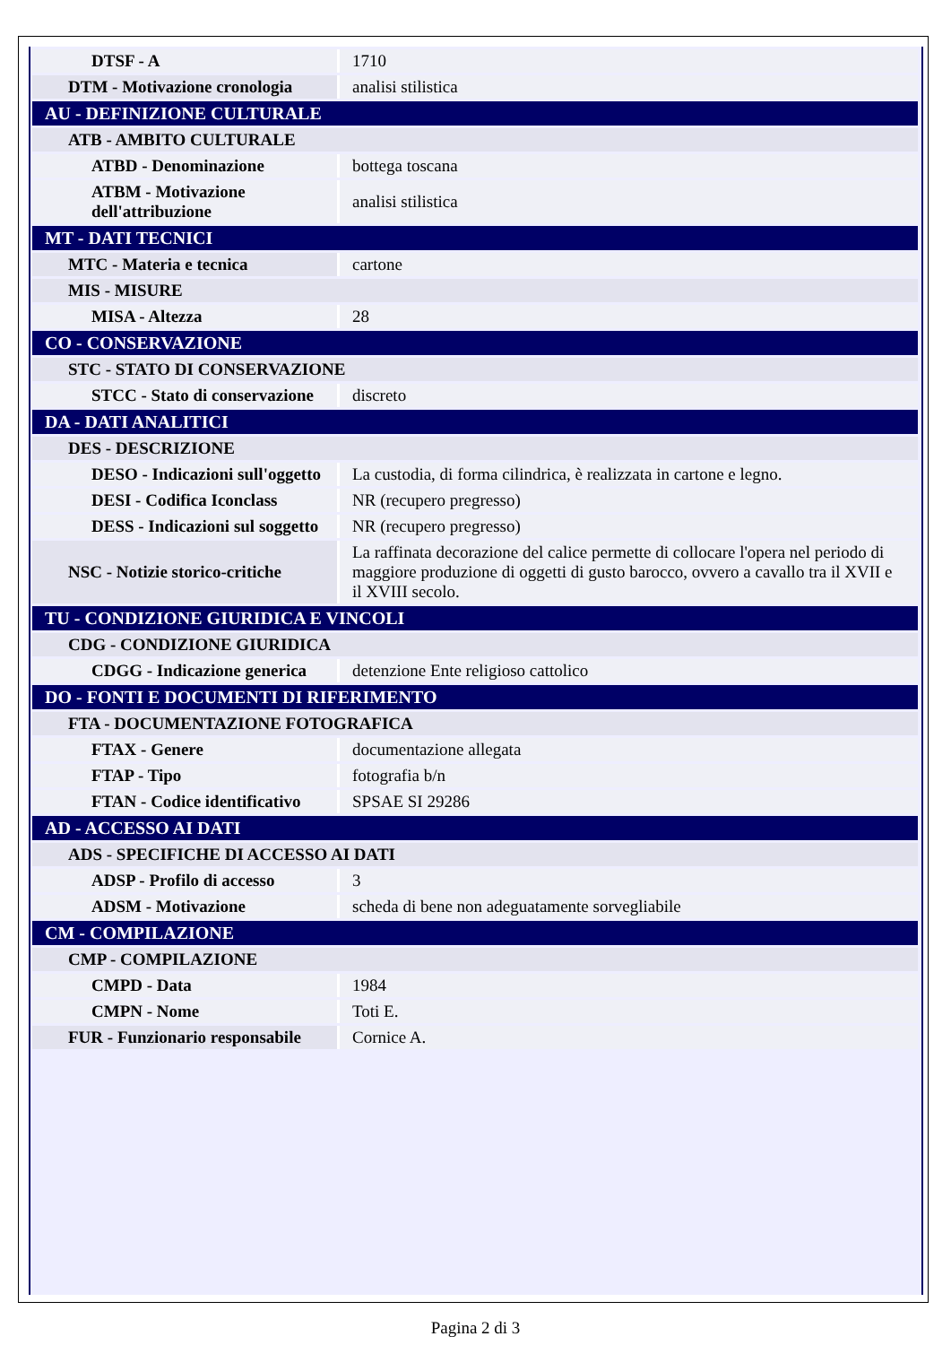| DTSF - A | 1710 |
| DTM - Motivazione cronologia | analisi stilistica |
| AU - DEFINIZIONE CULTURALE | |
| ATB - AMBITO CULTURALE | |
| ATBD - Denominazione | bottega toscana |
| ATBM - Motivazione dell'attribuzione | analisi stilistica |
| MT - DATI TECNICI | |
| MTC - Materia e tecnica | cartone |
| MIS - MISURE | |
| MISA - Altezza | 28 |
| CO - CONSERVAZIONE | |
| STC - STATO DI CONSERVAZIONE | |
| STCC - Stato di conservazione | discreto |
| DA - DATI ANALITICI | |
| DES - DESCRIZIONE | |
| DESO - Indicazioni sull'oggetto | La custodia, di forma cilindrica, è realizzata in cartone e legno. |
| DESI - Codifica Iconclass | NR (recupero pregresso) |
| DESS - Indicazioni sul soggetto | NR (recupero pregresso) |
| NSC - Notizie storico-critiche | La raffinata decorazione del calice permette di collocare l'opera nel periodo di maggiore produzione di oggetti di gusto barocco, ovvero a cavallo tra il XVII e il XVIII secolo. |
| TU - CONDIZIONE GIURIDICA E VINCOLI | |
| CDG - CONDIZIONE GIURIDICA | |
| CDGG - Indicazione generica | detenzione Ente religioso cattolico |
| DO - FONTI E DOCUMENTI DI RIFERIMENTO | |
| FTA - DOCUMENTAZIONE FOTOGRAFICA | |
| FTAX - Genere | documentazione allegata |
| FTAP - Tipo | fotografia b/n |
| FTAN - Codice identificativo | SPSAE SI 29286 |
| AD - ACCESSO AI DATI | |
| ADS - SPECIFICHE DI ACCESSO AI DATI | |
| ADSP - Profilo di accesso | 3 |
| ADSM - Motivazione | scheda di bene non adeguatamente sorvegliabile |
| CM - COMPILAZIONE | |
| CMP - COMPILAZIONE | |
| CMPD - Data | 1984 |
| CMPN - Nome | Toti E. |
| FUR - Funzionario responsabile | Cornice A. |
Pagina 2 di 3